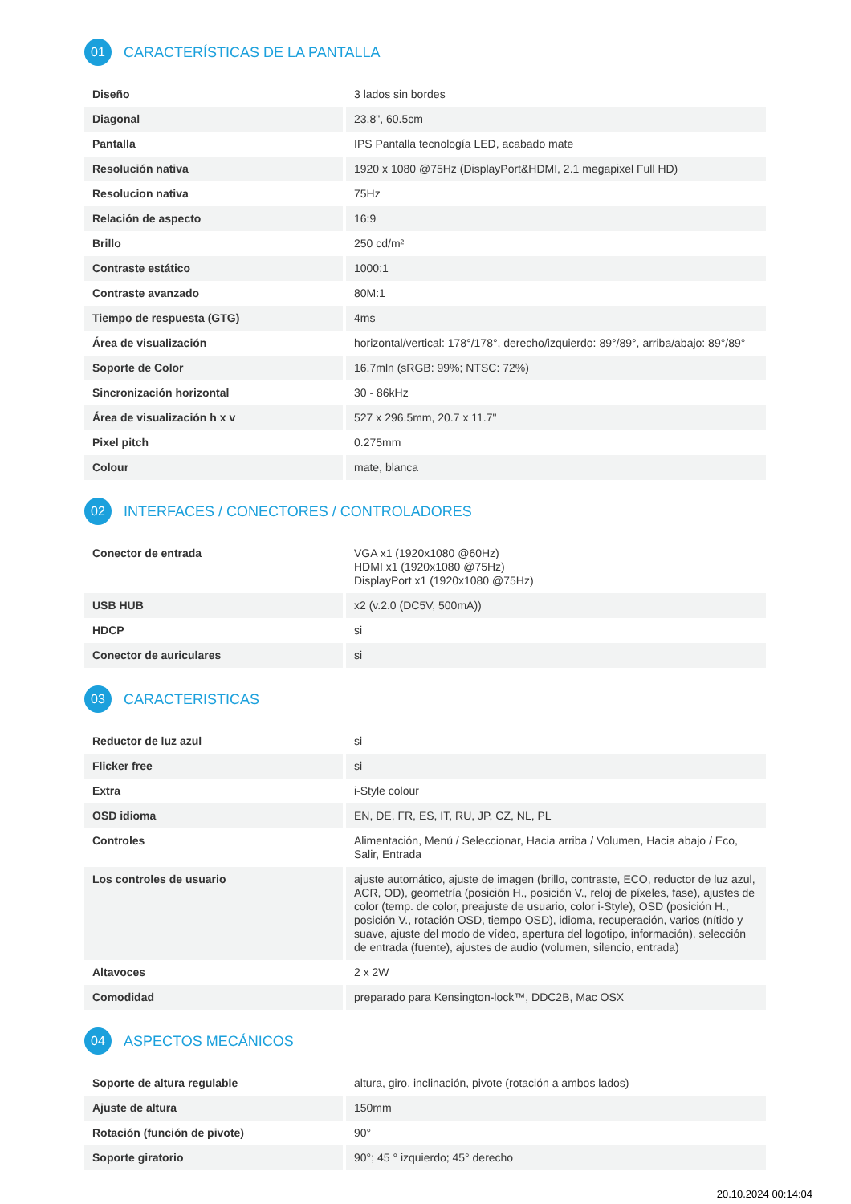01 CARACTERÍSTICAS DE LA PANTALLA
| Diseño | 3 lados sin bordes |
| Diagonal | 23.8", 60.5cm |
| Pantalla | IPS Pantalla tecnología LED, acabado mate |
| Resolución nativa | 1920 x 1080 @75Hz (DisplayPort&HDMI, 2.1 megapixel Full HD) |
| Resolucion nativa | 75Hz |
| Relación de aspecto | 16:9 |
| Brillo | 250 cd/m² |
| Contraste estático | 1000:1 |
| Contraste avanzado | 80M:1 |
| Tiempo de respuesta (GTG) | 4ms |
| Área de visualización | horizontal/vertical: 178°/178°, derecho/izquierdo: 89°/89°, arriba/abajo: 89°/89° |
| Soporte de Color | 16.7mln (sRGB: 99%; NTSC: 72%) |
| Sincronización horizontal | 30 - 86kHz |
| Área de visualización h x v | 527 x 296.5mm, 20.7 x 11.7" |
| Pixel pitch | 0.275mm |
| Colour | mate, blanca |
02 INTERFACES / CONECTORES / CONTROLADORES
| Conector de entrada | VGA x1 (1920x1080 @60Hz) HDMI x1 (1920x1080 @75Hz) DisplayPort x1 (1920x1080 @75Hz) |
| USB HUB | x2 (v.2.0 (DC5V, 500mA)) |
| HDCP | si |
| Conector de auriculares | si |
03 CARACTERISTICAS
| Reductor de luz azul | si |
| Flicker free | si |
| Extra | i-Style colour |
| OSD idioma | EN, DE, FR, ES, IT, RU, JP, CZ, NL, PL |
| Controles | Alimentación, Menú / Seleccionar, Hacia arriba / Volumen, Hacia abajo / Eco, Salir, Entrada |
| Los controles de usuario | ajuste automático, ajuste de imagen (brillo, contraste, ECO, reductor de luz azul, ACR, OD), geometría (posición H., posición V., reloj de píxeles, fase), ajustes de color (temp. de color, preajuste de usuario, color i-Style), OSD (posición H., posición V., rotación OSD, tiempo OSD), idioma, recuperación, varios (nítido y suave, ajuste del modo de vídeo, apertura del logotipo, información), selección de entrada (fuente), ajustes de audio (volumen, silencio, entrada) |
| Altavoces | 2 x 2W |
| Comodidad | preparado para Kensington-lock™, DDC2B, Mac OSX |
04 ASPECTOS MECÁNICOS
| Soporte de altura regulable | altura, giro, inclinación, pivote (rotación a ambos lados) |
| Ajuste de altura | 150mm |
| Rotación (función de pivote) | 90° |
| Soporte giratorio | 90°; 45 ° izquierdo; 45° derecho |
20.10.2024 00:14:04